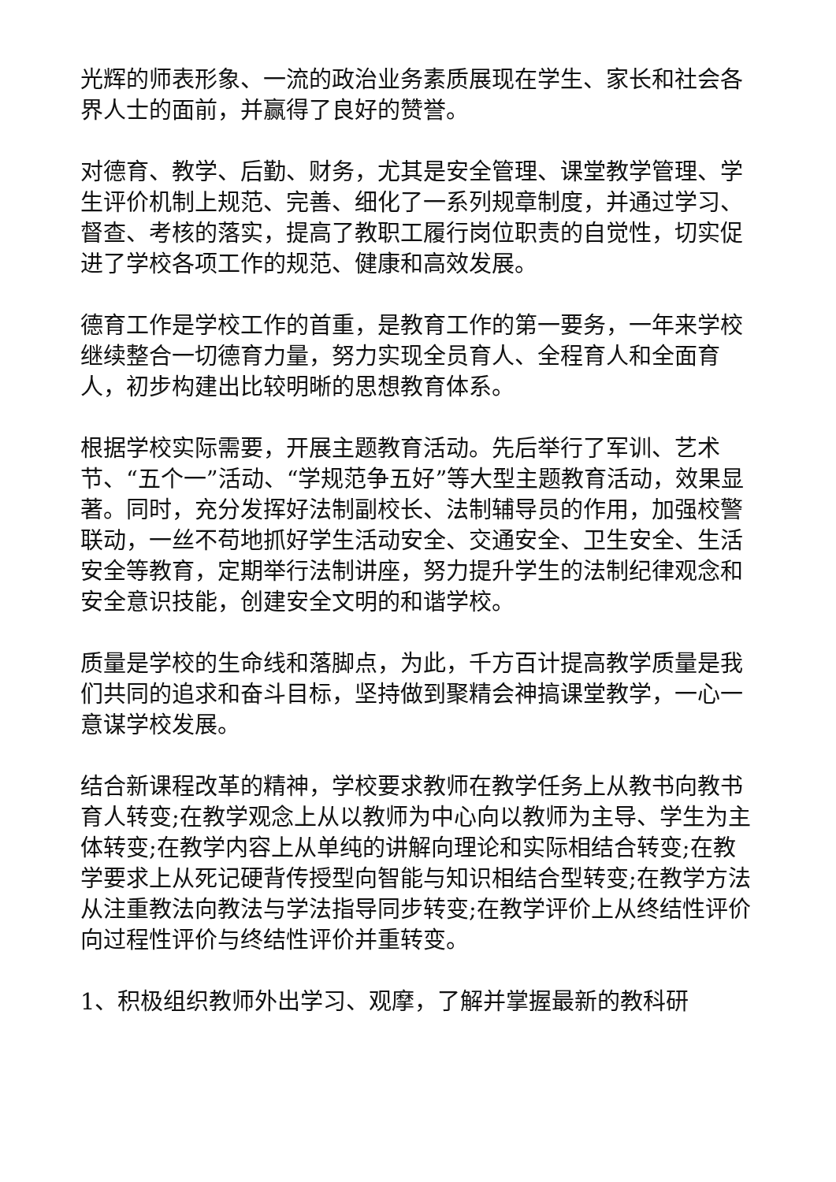光辉的师表形象、一流的政治业务素质展现在学生、家长和社会各界人士的面前，并赢得了良好的赞誉。
对德育、教学、后勤、财务，尤其是安全管理、课堂教学管理、学生评价机制上规范、完善、细化了一系列规章制度，并通过学习、督查、考核的落实，提高了教职工履行岗位职责的自觉性，切实促进了学校各项工作的规范、健康和高效发展。
德育工作是学校工作的首重，是教育工作的第一要务，一年来学校继续整合一切德育力量，努力实现全员育人、全程育人和全面育人，初步构建出比较明晰的思想教育体系。
根据学校实际需要，开展主题教育活动。先后举行了军训、艺术节、“五个一”活动、“学规范争五好”等大型主题教育活动，效果显著。同时，充分发挥好法制副校长、法制辅导员的作用，加强校警联动，一丝不苟地抓好学生活动安全、交通安全、卫生安全、生活安全等教育，定期举行法制讲座，努力提升学生的法制纪律观念和安全意识技能，创建安全文明的和谐学校。
质量是学校的生命线和落脚点，为此，千方百计提高教学质量是我们共同的追求和奋斗目标，坚持做到聚精会神搞课堂教学，一心一意谋学校发展。
结合新课程改革的精神，学校要求教师在教学任务上从教书向教书育人转变;在教学观念上从以教师为中心向以教师为主导、学生为主体转变;在教学内容上从单纯的讲解向理论和实际相结合转变;在教学要求上从死记硬背传授型向智能与知识相结合型转变;在教学方法从注重教法向教法与学法指导同步转变;在教学评价上从终结性评价向过程性评价与终结性评价并重转变。
1、积极组织教师外出学习、观摩，了解并掌握最新的教科研